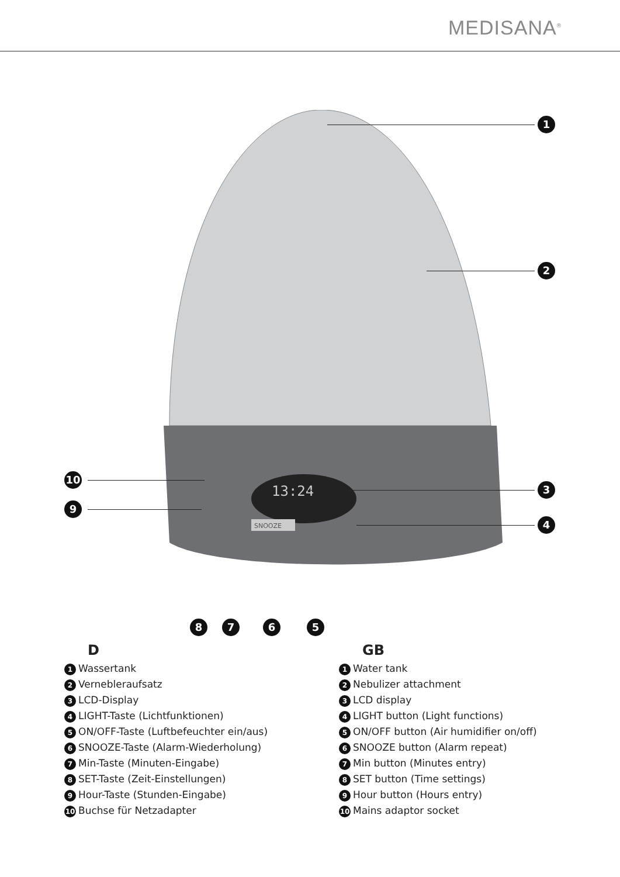MEDISANA<sup>®</sup>
13:24
SNOOZE
1
2
3
4
10
9
8 7 6 5
D
1 Wassertank
2 Vernebleraufsatz
3 LCD-Display
4 LIGHT-Taste (Lichtfunktionen)
5 ON/OFF-Taste (Luftbefeuchter ein/aus)
6 SNOOZE-Taste (Alarm-Wiederholung)
7 Min-Taste (Minuten-Eingabe)
8 SET-Taste (Zeit-Einstellungen)
9 Hour-Taste (Stunden-Eingabe)
10 Buchse für Netzadapter
GB
1 Water tank
2 Nebulizer attachment
3 LCD display
4 LIGHT button (Light functions)
5 ON/OFF button (Air humidifier on/off)
6 SNOOZE button (Alarm repeat)
7 Min button (Minutes entry)
8 SET button (Time settings)
9 Hour button (Hours entry)
10 Mains adaptor socket